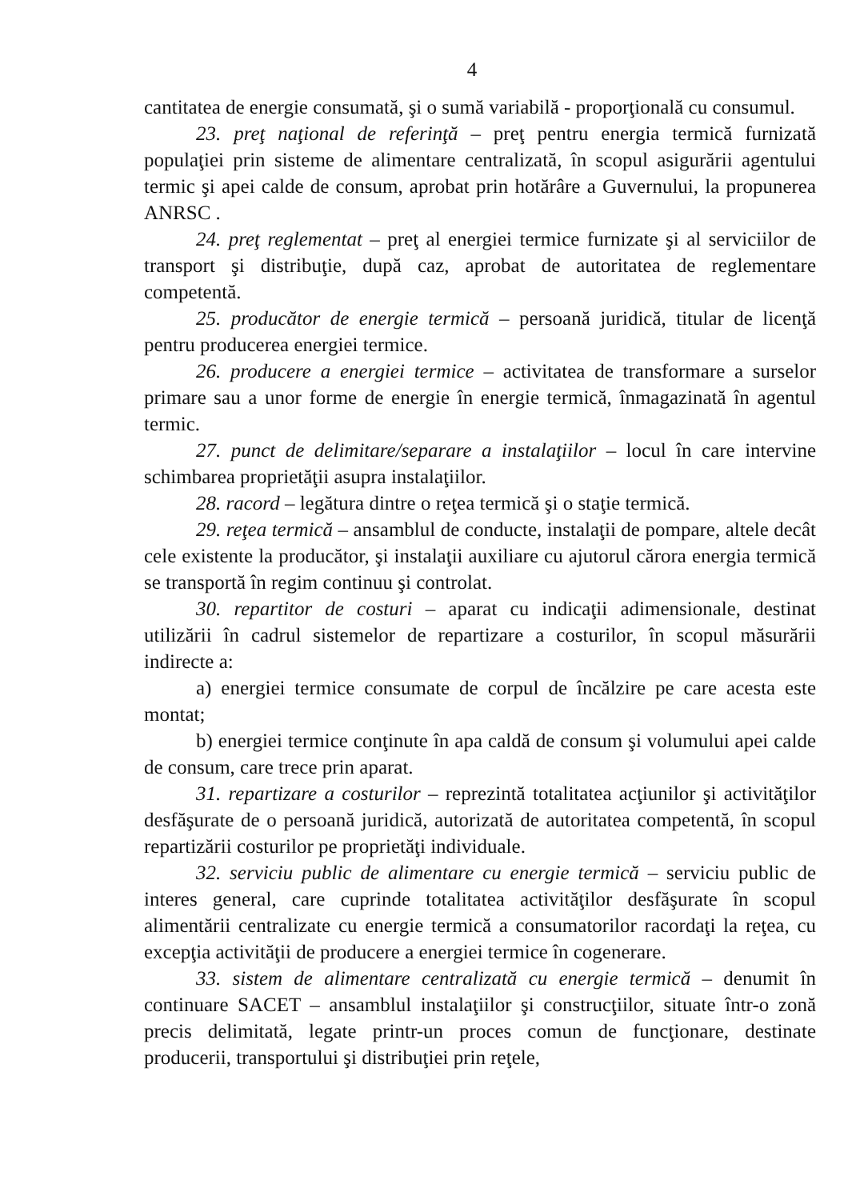4
cantitatea de energie consumată, şi o sumă variabilă - proporţională cu consumul.
23. preţ naţional de referinţă – preţ pentru energia termică furnizată populaţiei prin sisteme de alimentare centralizată, în scopul asigurării agentului termic şi apei calde de consum, aprobat prin hotărâre a Guvernului, la propunerea ANRSC .
24. preţ reglementat – preţ al energiei termice furnizate şi al serviciilor de transport şi distribuţie, după caz, aprobat de autoritatea de reglementare competentă.
25. producător de energie termică – persoană juridică, titular de licenţă pentru producerea energiei termice.
26. producere a energiei termice – activitatea de transformare a surselor primare sau a unor forme de energie în energie termică, înmagazinată în agentul termic.
27. punct de delimitare/separare a instalaţiilor – locul în care intervine schimbarea proprietăţii asupra instalaţiilor.
28. racord – legătura dintre o reţea termică şi o staţie termică.
29. reţea termică – ansamblul de conducte, instalaţii de pompare, altele decât cele existente la producător, şi instalaţii auxiliare cu ajutorul cărora energia termică se transportă în regim continuu şi controlat.
30. repartitor de costuri – aparat cu indicaţii adimensionale, destinat utilizării în cadrul sistemelor de repartizare a costurilor, în scopul măsurării indirecte a:
a) energiei termice consumate de corpul de încălzire pe care acesta este montat;
b) energiei termice conţinute în apa caldă de consum şi volumului apei calde de consum, care trece prin aparat.
31. repartizare a costurilor – reprezintă totalitatea acţiunilor şi activităţilor desfăşurate de o persoană juridică, autorizată de autoritatea competentă, în scopul repartizării costurilor pe proprietăţi individuale.
32. serviciu public de alimentare cu energie termică – serviciu public de interes general, care cuprinde totalitatea activităţilor desfăşurate în scopul alimentării centralizate cu energie termică a consumatorilor racordaţi la reţea, cu excepţia activităţii de producere a energiei termice în cogenerare.
33. sistem de alimentare centralizată cu energie termică – denumit în continuare SACET – ansamblul instalaţiilor şi construcţiilor, situate într-o zonă precis delimitată, legate printr-un proces comun de funcţionare, destinate producerii, transportului şi distribuţiei prin reţele,